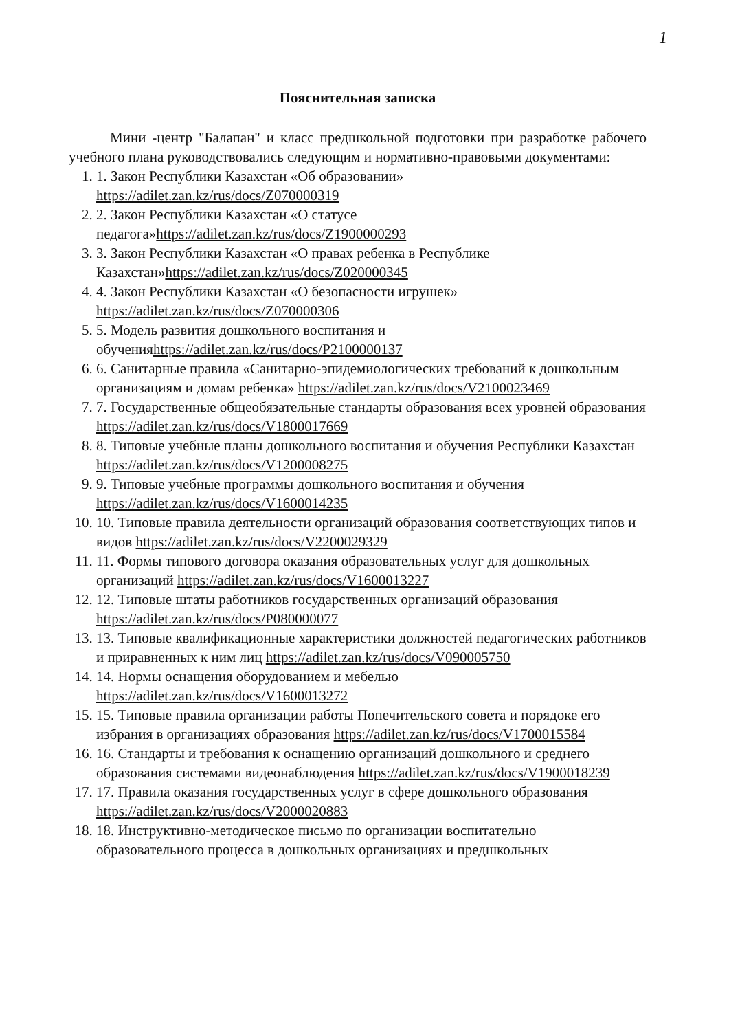1
Пояснительная записка
Мини -центр "Балапан" и класс предшкольной подготовки при разработке рабочего учебного плана руководствовались следующим и нормативно-правовыми документами:
1. 1. Закон Республики Казахстан «Об образовании» https://adilet.zan.kz/rus/docs/Z070000319
2. 2. Закон Республики Казахстан «О статусе педагога»https://adilet.zan.kz/rus/docs/Z1900000293
3. 3. Закон Республики Казахстан «О правах ребенка в Республике Казахстан»https://adilet.zan.kz/rus/docs/Z020000345
4. 4. Закон Республики Казахстан «О безопасности игрушек» https://adilet.zan.kz/rus/docs/Z070000306
5. 5. Модель развития дошкольного воспитания и обученияhttps://adilet.zan.kz/rus/docs/P2100000137
6. 6. Санитарные правила «Санитарно-эпидемиологических требований к дошкольным организациям и домам ребенка» https://adilet.zan.kz/rus/docs/V2100023469
7. 7. Государственные общеобязательные стандарты образования всех уровней образования https://adilet.zan.kz/rus/docs/V1800017669
8. 8. Типовые учебные планы дошкольного воспитания и обучения Республики Казахстан https://adilet.zan.kz/rus/docs/V1200008275
9. 9. Типовые учебные программы дошкольного воспитания и обучения https://adilet.zan.kz/rus/docs/V1600014235
10. 10. Типовые правила деятельности организаций образования соответствующих типов и видов https://adilet.zan.kz/rus/docs/V2200029329
11. 11. Формы типового договора оказания образовательных услуг для дошкольных организаций https://adilet.zan.kz/rus/docs/V1600013227
12. 12. Типовые штаты работников государственных организаций образования https://adilet.zan.kz/rus/docs/P080000077
13. 13. Типовые квалификационные характеристики должностей педагогических работников и приравненных к ним лиц https://adilet.zan.kz/rus/docs/V090005750
14. 14. Нормы оснащения оборудованием и мебелью https://adilet.zan.kz/rus/docs/V1600013272
15. 15. Типовые правила организации работы Попечительского совета и порядоке его избрания в организациях образования https://adilet.zan.kz/rus/docs/V1700015584
16. 16. Стандарты и требования к оснащению организаций дошкольного и среднего образования системами видеонаблюдения https://adilet.zan.kz/rus/docs/V1900018239
17. 17. Правила оказания государственных услуг в сфере дошкольного образования https://adilet.zan.kz/rus/docs/V2000020883
18. 18. Инструктивно-методическое письмо по организации воспитательно образовательного процесса в дошкольных организациях и предшкольных